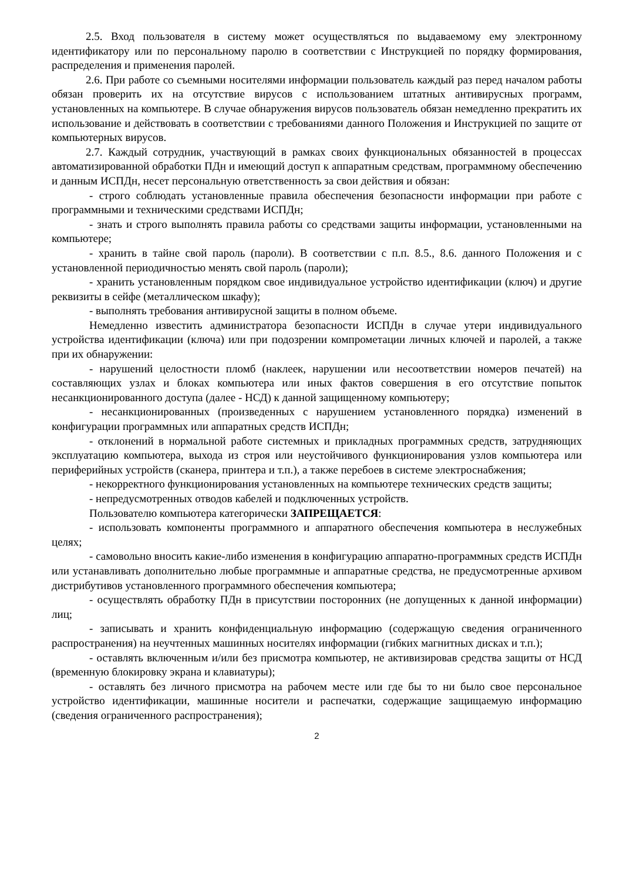2.5. Вход пользователя в систему может осуществляться по выдаваемому ему электронному идентификатору или по персональному паролю в соответствии с Инструкцией по порядку формирования, распределения и применения паролей.
2.6. При работе со съемными носителями информации пользователь каждый раз перед началом работы обязан проверить их на отсутствие вирусов с использованием штатных антивирусных программ, установленных на компьютере. В случае обнаружения вирусов пользователь обязан немедленно прекратить их использование и действовать в соответствии с требованиями данного Положения и Инструкцией по защите от компьютерных вирусов.
2.7. Каждый сотрудник, участвующий в рамках своих функциональных обязанностей в процессах автоматизированной обработки ПДн и имеющий доступ к аппаратным средствам, программному обеспечению и данным ИСПДн, несет персональную ответственность за свои действия и обязан:
- строго соблюдать установленные правила обеспечения безопасности информации при работе с программными и техническими средствами ИСПДн;
- знать и строго выполнять правила работы со средствами защиты информации, установленными на компьютере;
- хранить в тайне свой пароль (пароли). В соответствии с п.п. 8.5., 8.6. данного Положения и с установленной периодичностью менять свой пароль (пароли);
- хранить установленным порядком свое индивидуальное устройство идентификации (ключ) и другие реквизиты в сейфе (металлическом шкафу);
- выполнять требования антивирусной защиты в полном объеме.
Немедленно известить администратора безопасности ИСПДн в случае утери индивидуального устройства идентификации (ключа) или при подозрении компрометации личных ключей и паролей, а также при их обнаружении:
- нарушений целостности пломб (наклеек, нарушении или несоответствии номеров печатей) на составляющих узлах и блоках компьютера или иных фактов совершения в его отсутствие попыток несанкционированного доступа (далее - НСД) к данной защищенному компьютеру;
- несанкционированных (произведенных с нарушением установленного порядка) изменений в конфигурации программных или аппаратных средств ИСПДн;
- отклонений в нормальной работе системных и прикладных программных средств, затрудняющих эксплуатацию компьютера, выхода из строя или неустойчивого функционирования узлов компьютера или периферийных устройств (сканера, принтера и т.п.), а также перебоев в системе электроснабжения;
- некорректного функционирования установленных на компьютере технических средств защиты;
- непредусмотренных отводов кабелей и подключенных устройств.
Пользователю компьютера категорически ЗАПРЕЩАЕТСЯ:
- использовать компоненты программного и аппаратного обеспечения компьютера в неслужебных целях;
- самовольно вносить какие-либо изменения в конфигурацию аппаратно-программных средств ИСПДн или устанавливать дополнительно любые программные и аппаратные средства, не предусмотренные архивом дистрибутивов установленного программного обеспечения компьютера;
- осуществлять обработку ПДн в присутствии посторонних (не допущенных к данной информации) лиц;
- записывать и хранить конфиденциальную информацию (содержащую сведения ограниченного распространения) на неучтенных машинных носителях информации (гибких магнитных дисках и т.п.);
- оставлять включенным и/или без присмотра компьютер, не активизировав средства защиты от НСД (временную блокировку экрана и клавиатуры);
- оставлять без личного присмотра на рабочем месте или где бы то ни было свое персональное устройство идентификации, машинные носители и распечатки, содержащие защищаемую информацию (сведения ограниченного распространения);
2